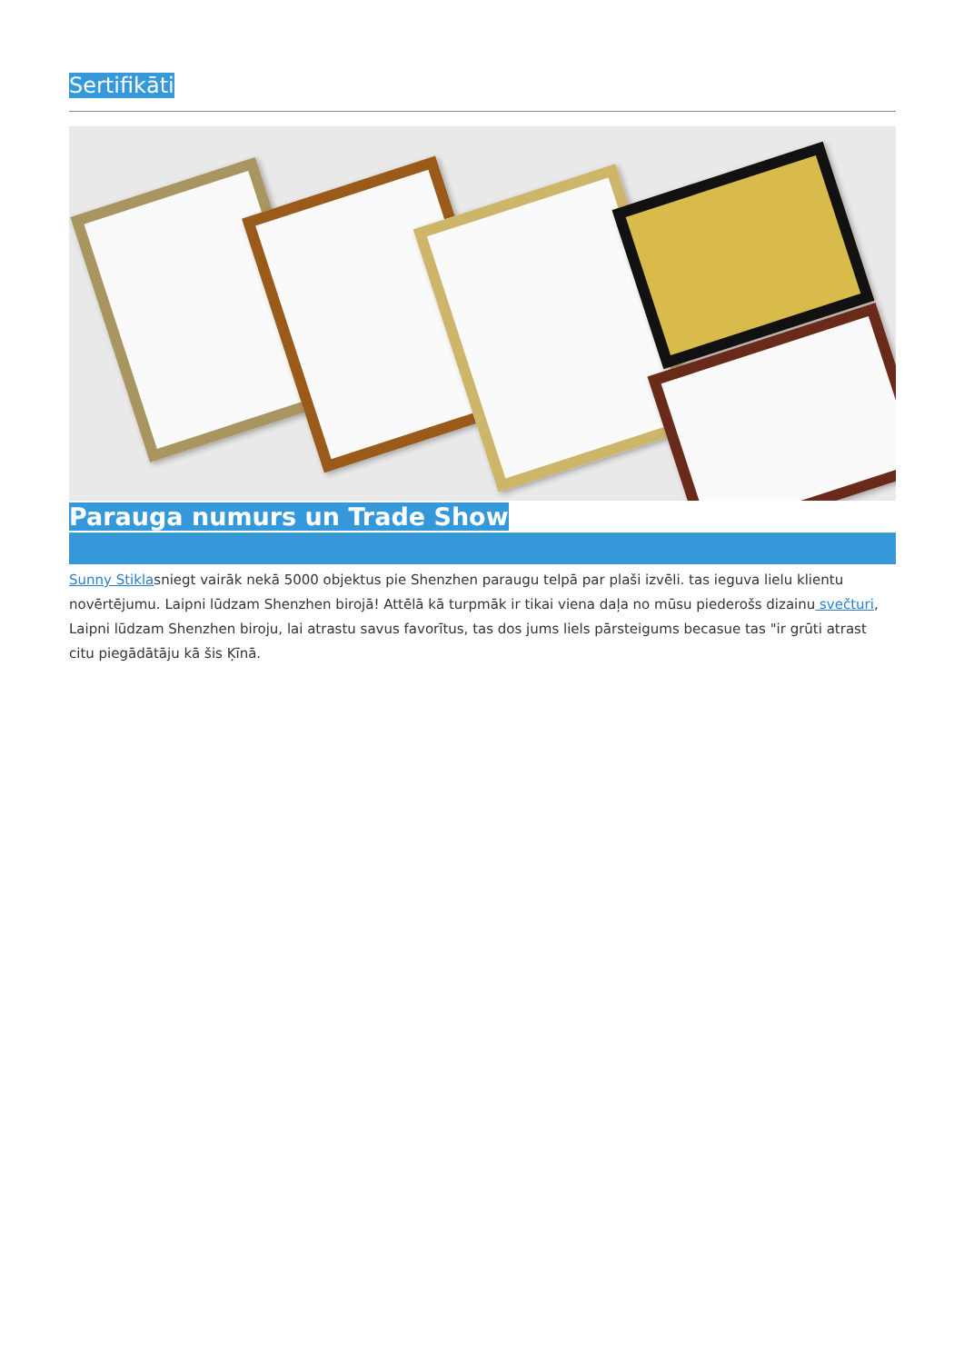Sertifikāti
Parauga numurs un Trade Show
Sunny Stiklasniegt vairāk nekā 5000 objektus pie Shenzhen paraugu telpā par plaši izvēli. tas ieguva lielu klientu novērtējumu. Laipni lūdzam Shenzhen birojā! Attēlā kā turpmāk ir tikai viena daļa no mūsu piederošs dizainu svečturi, Laipni lūdzam Shenzhen biroju, lai atrastu savus favorītus, tas dos jums liels pārsteigums becasue tas "ir grūti atrast citu piegādātāju kā šis Ķīnā.